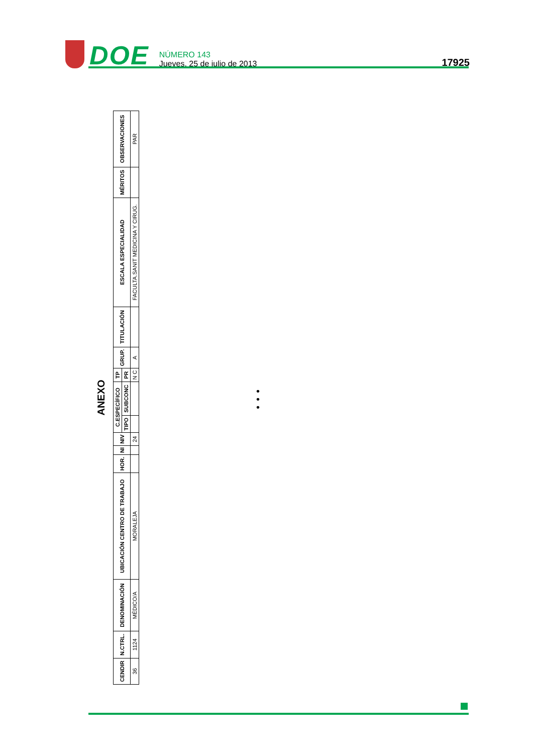DOE
NÚMERO 143
Jueves, 25 de julio de 2013
17925
ANEXO
| CENDIR | N.CTRL. | DENOMINACIÓN | UBICACIÓN CENTRO DE TRABAJO | HOR. | NI | NIV | C.ESPECÍFICO | | TP | GRUP. | TITULACIÓN | ESCALA ESPECIALIDAD | MÉRITOS | OBSERVACIONES |
| --- | --- | --- | --- | --- | --- | --- | --- | --- | --- | --- | --- | --- | --- | --- |
| | | | | | | | TIPO | SUBCONC | PR | | | | | |
| 36 | 1124 | MÉDICO/A | MORALEJA | | | 24 | | | N C | A | | FACULTA.SANIT MEDICINA Y CIRUG. | | PAR |
•
•
•